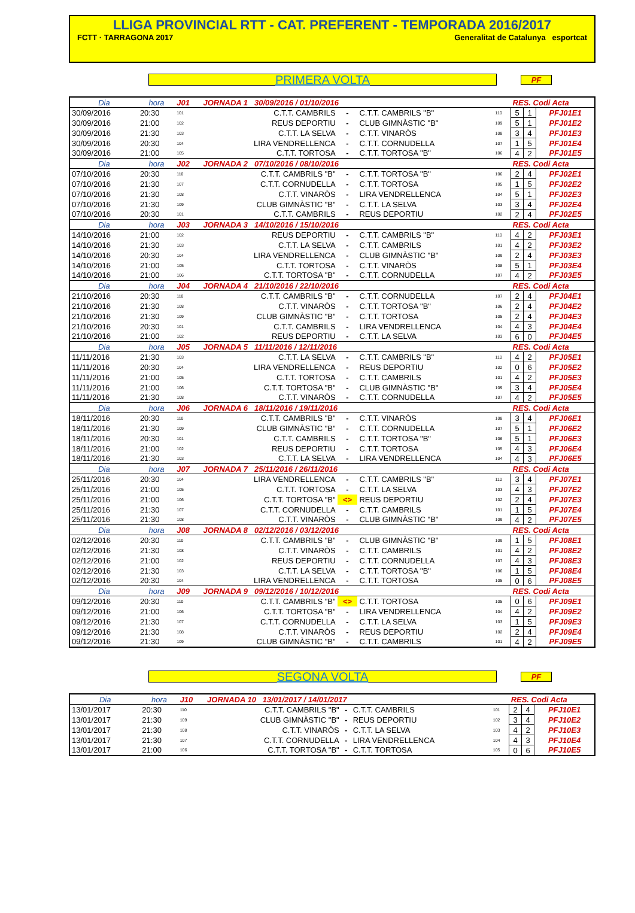LLIGA PROVINCIAL RTT - CAT. PREFERENT - TEMPORADA 2016/2017
FCTT · TARRAGONA 2017 Generalitat de Catalunya esportcat
PRIMERA VOLTA
PF
| Dia | hora | J01 | JORNADA 1 30/09/2016 / 01/10/2016 | | | | RES. Codi Acta | | |
| --- | --- | --- | --- | --- | --- | --- | --- | --- | --- |
| 30/09/2016 | 20:30 | 101 | C.T.T. CAMBRILS | - | C.T.T. CAMBRILS "B" | 110 | 5 | 1 | PFJ01E1 |
| 30/09/2016 | 21:00 | 102 | REUS DEPORTIU | - | CLUB GIMNÀSTIC "B" | 109 | 5 | 1 | PFJ01E2 |
| 30/09/2016 | 21:30 | 103 | C.T.T. LA SELVA | - | C.T.T. VINARÒS | 108 | 3 | 4 | PFJ01E3 |
| 30/09/2016 | 20:30 | 104 | LIRA VENDRELLENCA | - | C.T.T. CORNUDELLA | 107 | 1 | 5 | PFJ01E4 |
| 30/09/2016 | 21:00 | 105 | C.T.T. TORTOSA | - | C.T.T. TORTOSA "B" | 106 | 4 | 2 | PFJ01E5 |
| Dia | hora | J02 | JORNADA 2 07/10/2016 / 08/10/2016 | | | | RES. Codi Acta | | |
| 07/10/2016 | 20:30 | 110 | C.T.T. CAMBRILS "B" | - | C.T.T. TORTOSA "B" | 106 | 2 | 4 | PFJ02E1 |
| 07/10/2016 | 21:30 | 107 | C.T.T. CORNUDELLA | - | C.T.T. TORTOSA | 105 | 1 | 5 | PFJ02E2 |
| 07/10/2016 | 21:30 | 108 | C.T.T. VINARÒS | - | LIRA VENDRELLENCA | 104 | 5 | 1 | PFJ02E3 |
| 07/10/2016 | 21:30 | 109 | CLUB GIMNÀSTIC "B" | - | C.T.T. LA SELVA | 103 | 3 | 4 | PFJ02E4 |
| 07/10/2016 | 20:30 | 101 | C.T.T. CAMBRILS | - | REUS DEPORTIU | 102 | 2 | 4 | PFJ02E5 |
| Dia | hora | J03 | JORNADA 3 14/10/2016 / 15/10/2016 | | | | RES. Codi Acta | | |
| 14/10/2016 | 21:00 | 102 | REUS DEPORTIU | - | C.T.T. CAMBRILS "B" | 110 | 4 | 2 | PFJ03E1 |
| 14/10/2016 | 21:30 | 103 | C.T.T. LA SELVA | - | C.T.T. CAMBRILS | 101 | 4 | 2 | PFJ03E2 |
| 14/10/2016 | 20:30 | 104 | LIRA VENDRELLENCA | - | CLUB GIMNÀSTIC "B" | 109 | 2 | 4 | PFJ03E3 |
| 14/10/2016 | 21:00 | 105 | C.T.T. TORTOSA | - | C.T.T. VINARÒS | 108 | 5 | 1 | PFJ03E4 |
| 14/10/2016 | 21:00 | 106 | C.T.T. TORTOSA "B" | - | C.T.T. CORNUDELLA | 107 | 4 | 2 | PFJ03E5 |
| Dia | hora | J04 | JORNADA 4 21/10/2016 / 22/10/2016 | | | | RES. Codi Acta | | |
| 21/10/2016 | 20:30 | 110 | C.T.T. CAMBRILS "B" | - | C.T.T. CORNUDELLA | 107 | 2 | 4 | PFJ04E1 |
| 21/10/2016 | 21:30 | 108 | C.T.T. VINARÒS | - | C.T.T. TORTOSA "B" | 106 | 2 | 4 | PFJ04E2 |
| 21/10/2016 | 21:30 | 109 | CLUB GIMNÀSTIC "B" | - | C.T.T. TORTOSA | 105 | 2 | 4 | PFJ04E3 |
| 21/10/2016 | 20:30 | 101 | C.T.T. CAMBRILS | - | LIRA VENDRELLENCA | 104 | 4 | 3 | PFJ04E4 |
| 21/10/2016 | 21:00 | 102 | REUS DEPORTIU | - | C.T.T. LA SELVA | 103 | 6 | 0 | PFJ04E5 |
| Dia | hora | J05 | JORNADA 5 11/11/2016 / 12/11/2016 | | | | RES. Codi Acta | | |
| 11/11/2016 | 21:30 | 103 | C.T.T. LA SELVA | - | C.T.T. CAMBRILS "B" | 110 | 4 | 2 | PFJ05E1 |
| 11/11/2016 | 20:30 | 104 | LIRA VENDRELLENCA | - | REUS DEPORTIU | 102 | 0 | 6 | PFJ05E2 |
| 11/11/2016 | 21:00 | 105 | C.T.T. TORTOSA | - | C.T.T. CAMBRILS | 101 | 4 | 2 | PFJ05E3 |
| 11/11/2016 | 21:00 | 106 | C.T.T. TORTOSA "B" | - | CLUB GIMNÀSTIC "B" | 109 | 3 | 4 | PFJ05E4 |
| 11/11/2016 | 21:30 | 108 | C.T.T. VINARÒS | - | C.T.T. CORNUDELLA | 107 | 4 | 2 | PFJ05E5 |
| Dia | hora | J06 | JORNADA 6 18/11/2016 / 19/11/2016 | | | | RES. Codi Acta | | |
| 18/11/2016 | 20:30 | 110 | C.T.T. CAMBRILS "B" | - | C.T.T. VINARÒS | 108 | 3 | 4 | PFJ06E1 |
| 18/11/2016 | 21:30 | 109 | CLUB GIMNÀSTIC "B" | - | C.T.T. CORNUDELLA | 107 | 5 | 1 | PFJ06E2 |
| 18/11/2016 | 20:30 | 101 | C.T.T. CAMBRILS | - | C.T.T. TORTOSA "B" | 106 | 5 | 1 | PFJ06E3 |
| 18/11/2016 | 21:00 | 102 | REUS DEPORTIU | - | C.T.T. TORTOSA | 105 | 4 | 3 | PFJ06E4 |
| 18/11/2016 | 21:30 | 103 | C.T.T. LA SELVA | - | LIRA VENDRELLENCA | 104 | 4 | 3 | PFJ06E5 |
| Dia | hora | J07 | JORNADA 7 25/11/2016 / 26/11/2016 | | | | RES. Codi Acta | | |
| 25/11/2016 | 20:30 | 104 | LIRA VENDRELLENCA | - | C.T.T. CAMBRILS "B" | 110 | 3 | 4 | PFJ07E1 |
| 25/11/2016 | 21:00 | 105 | C.T.T. TORTOSA | - | C.T.T. LA SELVA | 103 | 4 | 3 | PFJ07E2 |
| 25/11/2016 | 21:00 | 106 | C.T.T. TORTOSA "B" | <> | REUS DEPORTIU | 102 | 2 | 4 | PFJ07E3 |
| 25/11/2016 | 21:30 | 107 | C.T.T. CORNUDELLA | - | C.T.T. CAMBRILS | 101 | 1 | 5 | PFJ07E4 |
| 25/11/2016 | 21:30 | 108 | C.T.T. VINARÒS | - | CLUB GIMNÀSTIC "B" | 109 | 4 | 2 | PFJ07E5 |
| Dia | hora | J08 | JORNADA 8 02/12/2016 / 03/12/2016 | | | | RES. Codi Acta | | |
| 02/12/2016 | 20:30 | 110 | C.T.T. CAMBRILS "B" | - | CLUB GIMNÀSTIC "B" | 109 | 1 | 5 | PFJ08E1 |
| 02/12/2016 | 21:30 | 108 | C.T.T. VINARÒS | - | C.T.T. CAMBRILS | 101 | 4 | 2 | PFJ08E2 |
| 02/12/2016 | 21:00 | 102 | REUS DEPORTIU | - | C.T.T. CORNUDELLA | 107 | 4 | 3 | PFJ08E3 |
| 02/12/2016 | 21:30 | 103 | C.T.T. LA SELVA | - | C.T.T. TORTOSA "B" | 106 | 1 | 5 | PFJ08E4 |
| 02/12/2016 | 20:30 | 104 | LIRA VENDRELLENCA | - | C.T.T. TORTOSA | 105 | 0 | 6 | PFJ08E5 |
| Dia | hora | J09 | JORNADA 9 09/12/2016 / 10/12/2016 | | | | RES. Codi Acta | | |
| 09/12/2016 | 20:30 | 110 | C.T.T. CAMBRILS "B" | <> | C.T.T. TORTOSA | 105 | 0 | 6 | PFJ09E1 |
| 09/12/2016 | 21:00 | 106 | C.T.T. TORTOSA "B" | - | LIRA VENDRELLENCA | 104 | 4 | 2 | PFJ09E2 |
| 09/12/2016 | 21:30 | 107 | C.T.T. CORNUDELLA | - | C.T.T. LA SELVA | 103 | 1 | 5 | PFJ09E3 |
| 09/12/2016 | 21:30 | 108 | C.T.T. VINARÒS | - | REUS DEPORTIU | 102 | 2 | 4 | PFJ09E4 |
| 09/12/2016 | 21:30 | 109 | CLUB GIMNÀSTIC "B" | - | C.T.T. CAMBRILS | 101 | 4 | 2 | PFJ09E5 |
SEGONA VOLTA
PF
| Dia | hora | J10 | JORNADA 10 13/01/2017 / 14/01/2017 | | | | RES. Codi Acta | | |
| --- | --- | --- | --- | --- | --- | --- | --- | --- | --- |
| 13/01/2017 | 20:30 | 110 | C.T.T. CAMBRILS "B" | - | C.T.T. CAMBRILS | 101 | 2 | 4 | PFJ10E1 |
| 13/01/2017 | 21:30 | 109 | CLUB GIMNÀSTIC "B" | - | REUS DEPORTIU | 102 | 3 | 4 | PFJ10E2 |
| 13/01/2017 | 21:30 | 108 | C.T.T. VINARÒS | - | C.T.T. LA SELVA | 103 | 4 | 2 | PFJ10E3 |
| 13/01/2017 | 21:30 | 107 | C.T.T. CORNUDELLA | - | LIRA VENDRELLENCA | 104 | 4 | 3 | PFJ10E4 |
| 13/01/2017 | 21:00 | 106 | C.T.T. TORTOSA "B" | - | C.T.T. TORTOSA | 105 | 0 | 6 | PFJ10E5 |